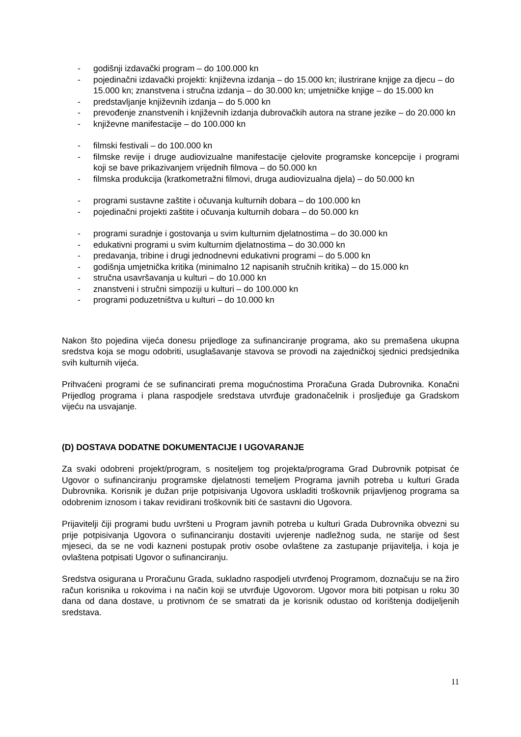- godišnji izdavački program – do 100.000 kn
- pojedinačni izdavački projekti: književna izdanja – do 15.000 kn; ilustrirane knjige za djecu – do 15.000 kn; znanstvena i stručna izdanja – do 30.000 kn; umjetničke knjige – do 15.000 kn
- predstavljanje književnih izdanja – do 5.000 kn
- prevođenje znanstvenih i književnih izdanja dubrovačkih autora na strane jezike – do 20.000 kn
- književne manifestacije – do 100.000 kn
- filmski festivali – do 100.000 kn
- filmske revije i druge audiovizualne manifestacije cjelovite programske koncepcije i programi koji se bave prikazivanjem vrijednih filmova – do 50.000 kn
- filmska produkcija (kratkometražni filmovi, druga audiovizualna djela) – do 50.000 kn
- programi sustavne zaštite i očuvanja kulturnih dobara – do 100.000 kn
- pojedinačni projekti zaštite i očuvanja kulturnih dobara – do 50.000 kn
- programi suradnje i gostovanja u svim kulturnim djelatnostima – do 30.000 kn
- edukativni programi u svim kulturnim djelatnostima – do 30.000 kn
- predavanja, tribine i drugi jednodnevni edukativni programi – do 5.000 kn
- godišnja umjetnička kritika (minimalno 12 napisanih stručnih kritika) – do 15.000 kn
- stručna usavršavanja u kulturi – do 10.000 kn
- znanstveni i stručni simpoziji u kulturi – do 100.000 kn
- programi poduzetništva u kulturi – do 10.000 kn
Nakon što pojedina vijeća donesu prijedloge za sufinanciranje programa, ako su premašena ukupna sredstva koja se mogu odobriti, usuglašavanje stavova se provodi na zajedničkoj sjednici predsjednika svih kulturnih vijeća.
Prihvaćeni programi će se sufinancirati prema mogućnostima Proračuna Grada Dubrovnika. Konačni Prijedlog programa i plana raspodjele sredstava utvrđuje gradonačelnik i prosljeđuje ga Gradskom vijeću na usvajanje.
(D) DOSTAVA DODATNE DOKUMENTACIJE I UGOVARANJE
Za svaki odobreni projekt/program, s nositeljem tog projekta/programa Grad Dubrovnik potpisat će Ugovor o sufinanciranju programske djelatnosti temeljem Programa javnih potreba u kulturi Grada Dubrovnika. Korisnik je dužan prije potpisivanja Ugovora uskladiti troškovnik prijavljenog programa sa odobrenim iznosom i takav revidirani troškovnik biti će sastavni dio Ugovora.
Prijavitelji čiji programi budu uvršteni u Program javnih potreba u kulturi Grada Dubrovnika obvezni su prije potpisivanja Ugovora o sufinanciranju dostaviti uvjerenje nadležnog suda, ne starije od šest mjeseci, da se ne vodi kazneni postupak protiv osobe ovlaštene za zastupanje prijavitelja, i koja je ovlaštena potpisati Ugovor o sufinanciranju.
Sredstva osigurana u Proračunu Grada, sukladno raspodjeli utvrđenoj Programom, doznačuju se na žiro račun korisnika u rokovima i na način koji se utvrđuje Ugovorom. Ugovor mora biti potpisan u roku 30 dana od dana dostave, u protivnom će se smatrati da je korisnik odustao od korištenja dodijeljenih sredstava.
11